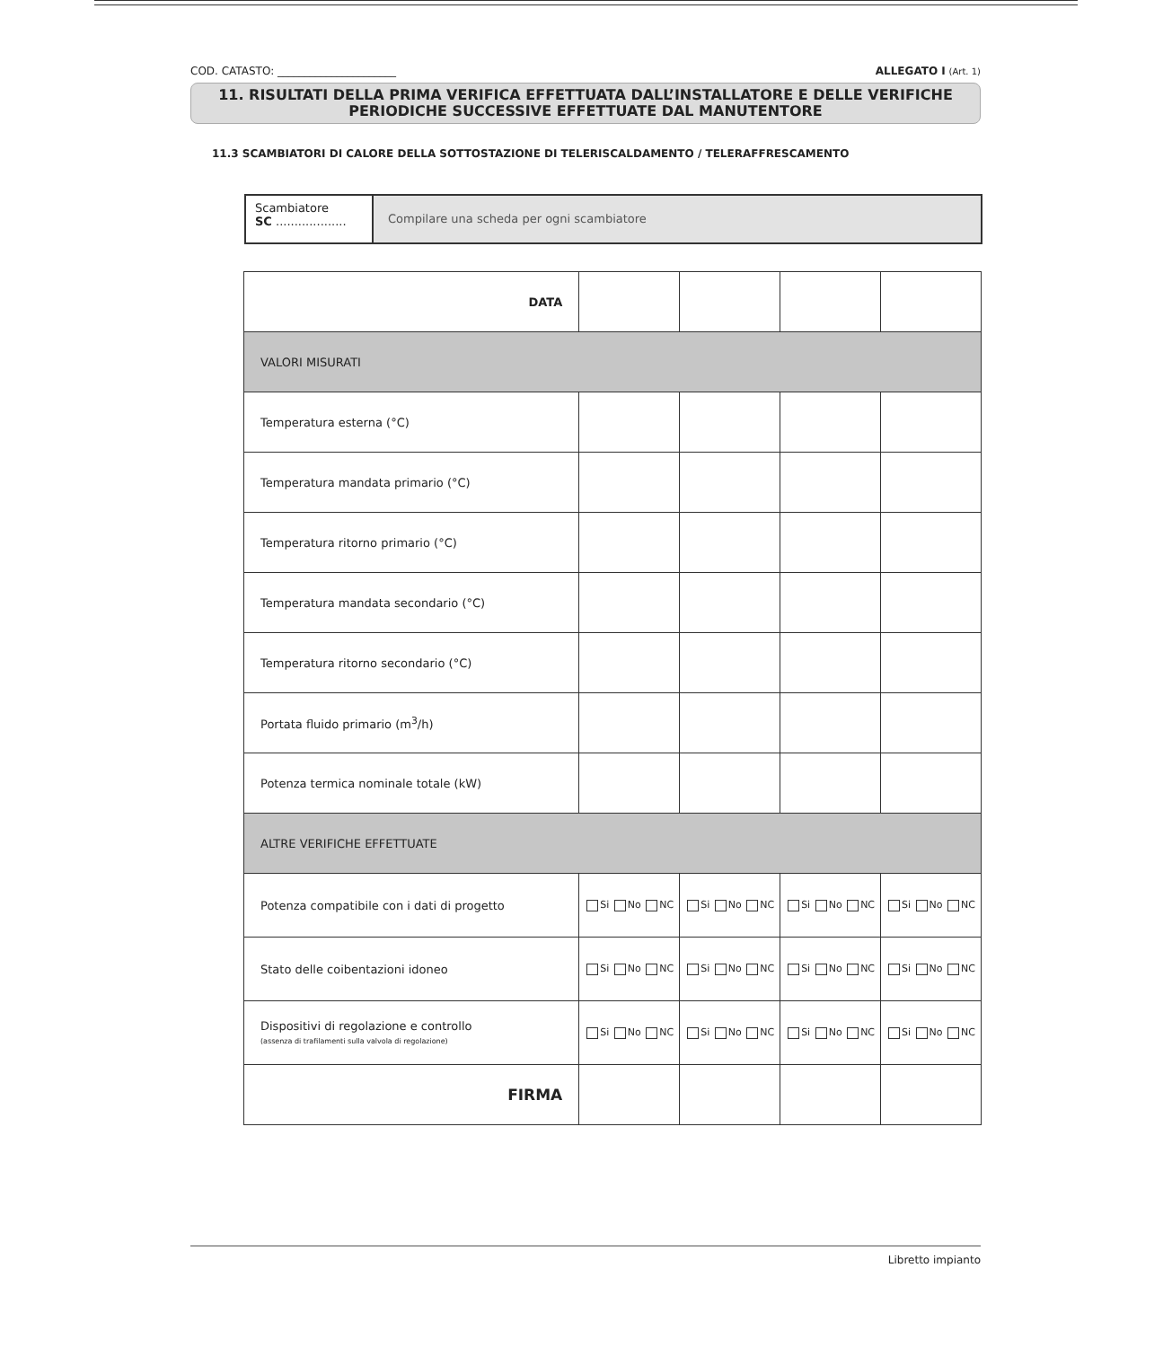COD. CATASTO: ______________________ ALLEGATO I (Art. 1)
11. RISULTATI DELLA PRIMA VERIFICA EFFETTUATA DALL’INSTALLATORE E DELLE VERIFICHE
PERIODICHE SUCCESSIVE EFFETTUATE DAL MANUTENTORE
11.3 SCAMBIATORI DI CALORE DELLA SOTTOSTAZIONE DI TELERISCALDAMENTO / TELERAFFRESCAMENTO
Scambiatore
SC ...................
Compilare una scheda per ogni scambiatore
| DATA | | | | |
| VALORI MISURATI | | | | |
| Temperatura esterna (°C) | | | | |
| Temperatura mandata primario (°C) | | | | |
| Temperatura ritorno primario (°C) | | | | |
| Temperatura mandata secondario (°C) | | | | |
| Temperatura ritorno secondario (°C) | | | | |
| Portata fluido primario (m<sup>3</sup>/h) | | | | |
| Potenza termica nominale totale (kW) | | | | |
| ALTRE VERIFICHE EFFETTUATE | | | | |
| Potenza compatibile con i dati di progetto | Si No NC | Si No NC | Si No NC | Si No NC |
| Stato delle coibentazioni idoneo | Si No NC | Si No NC | Si No NC | Si No NC |
| Dispositivi di regolazione e controllo (assenza di trafilamenti sulla valvola di regolazione) | Si No NC | Si No NC | Si No NC | Si No NC |
| FIRMA | | | | |
Libretto impianto